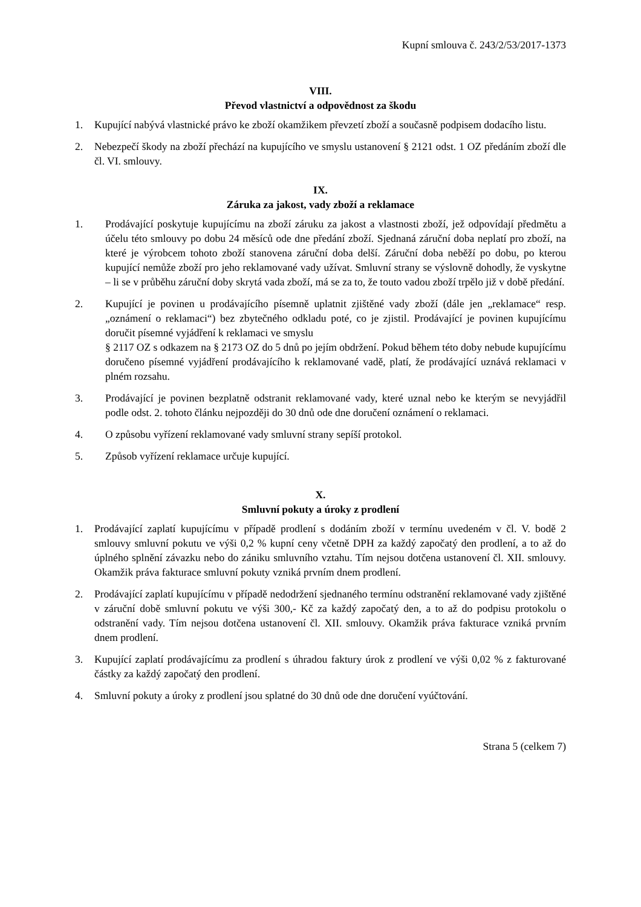Kupní smlouva č. 243/2/53/2017-1373
VIII.
Převod vlastnictví a odpovědnost za škodu
1. Kupující nabývá vlastnické právo ke zboží okamžikem převzetí zboží a současně podpisem dodacího listu.
2. Nebezpečí škody na zboží přechází na kupujícího ve smyslu ustanovení § 2121 odst. 1 OZ předáním zboží dle čl. VI. smlouvy.
IX.
Záruka za jakost, vady zboží a reklamace
1. Prodávající poskytuje kupujícímu na zboží záruku za jakost a vlastnosti zboží, jež odpovídají předmětu a účelu této smlouvy po dobu 24 měsíců ode dne předání zboží. Sjednaná záruční doba neplatí pro zboží, na které je výrobcem tohoto zboží stanovena záruční doba delší. Záruční doba neběží po dobu, po kterou kupující nemůže zboží pro jeho reklamované vady užívat. Smluvní strany se výslovně dohodly, že vyskytne – li se v průběhu záruční doby skrytá vada zboží, má se za to, že touto vadou zboží trpělo již v době předání.
2. Kupující je povinen u prodávajícího písemně uplatnit zjištěné vady zboží (dále jen „reklamace“ resp. „oznámení o reklamaci“) bez zbytečného odkladu poté, co je zjistil. Prodávající je povinen kupujícímu doručit písemné vyjádření k reklamaci ve smyslu
§ 2117 OZ s odkazem na § 2173 OZ do 5 dnů po jejím obdržení. Pokud během této doby nebude kupujícímu doručeno písemné vyjádření prodávajícího k reklamované vadě, platí, že prodávající uznává reklamaci v plném rozsahu.
3. Prodávající je povinen bezplatně odstranit reklamované vady, které uznal nebo ke kterým se nevyjádřil podle odst. 2. tohoto článku nejpozději do 30 dnů ode dne doručení oznámení o reklamaci.
4. O způsobu vyřízení reklamované vady smluvní strany sepíší protokol.
5. Způsob vyřízení reklamace určuje kupující.
X.
Smluvní pokuty a úroky z prodlení
1. Prodávající zaplatí kupujícímu v případě prodlení s dodáním zboží v termínu uvedeném v čl. V. bodě 2 smlouvy smluvní pokutu ve výši 0,2 % kupní ceny včetně DPH za každý započatý den prodlení, a to až do úplného splnění závazku nebo do zániku smluvního vztahu. Tím nejsou dotčena ustanovení čl. XII. smlouvy. Okamžik práva fakturace smluvní pokuty vzniká prvním dnem prodlení.
2. Prodávající zaplatí kupujícímu v případě nedodržení sjednaného termínu odstranění reklamované vady zjištěné v záruční době smluvní pokutu ve výši 300,- Kč za každý započatý den, a to až do podpisu protokolu o odstranění vady. Tím nejsou dotčena ustanovení čl. XII. smlouvy. Okamžik práva fakturace vzniká prvním dnem prodlení.
3. Kupující zaplatí prodávajícímu za prodlení s úhradou faktury úrok z prodlení ve výši 0,02 % z fakturované částky za každý započatý den prodlení.
4. Smluvní pokuty a úroky z prodlení jsou splatné do 30 dnů ode dne doručení vyúčtování.
Strana 5 (celkem 7)